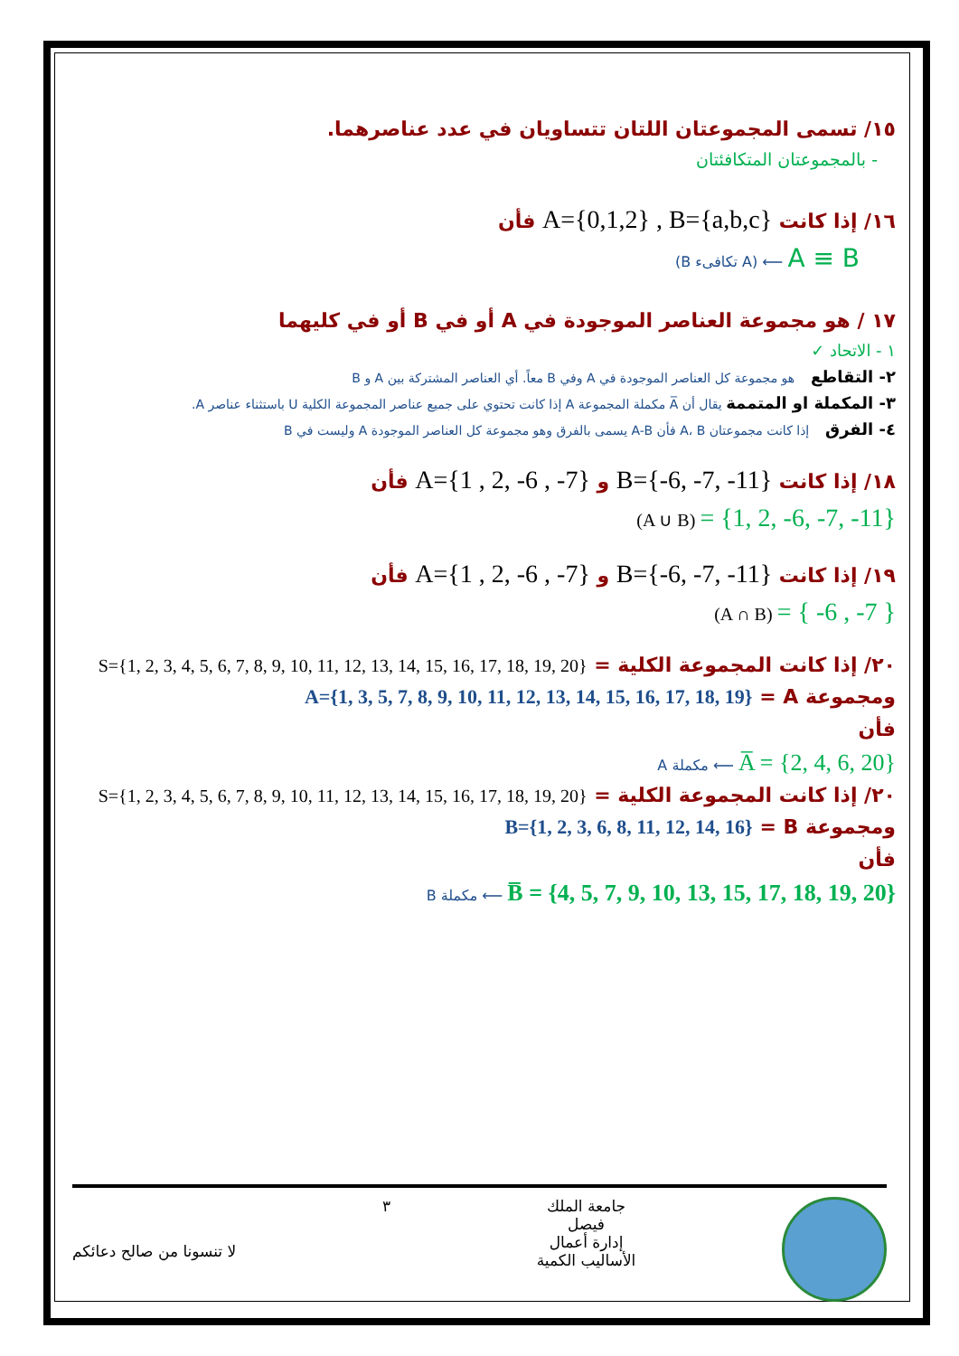١٥/ تسمى المجموعتان اللتان تتساويان في عدد عناصرهما.
- بالمجموعتان المتكافئتان
١٦/ إذا كانت A={0,1,2} , B={a,b,c} فأن
A ≡ B ⟵ (A تكافىء B)
١٧ / هو مجموعة العناصر الموجودة في A أو في B أو في كليهما
١ - الاتحاد ✓
٢- التقاطع هو مجموعة كل العناصر الموجودة في A وفي B معاً. أي العناصر المشتركة بين A و B
٣- المكملة او المتممة يقال أن A̅ مكملة المجموعة A إذا كانت تحتوي على جميع عناصر المجموعة الكلية U باستثناء عناصر A.
٤- الفرق إذا كانت مجموعتان A، B فأن A-B يسمى بالفرق وهو مجموعة كل العناصر الموجودة A وليست في B
١٨/ إذا كانت B={-6, -7, -11} و A={1 , 2, -6 , -7} فأن
= {1, 2, -6, -7, -11} (A ∪ B)
١٩/ إذا كانت B={-6, -7, -11} و A={1 , 2, -6 , -7} فأن
= { -6 , -7 } (A ∩ B)
٢٠/ إذا كانت المجموعة الكلية = S={1, 2, 3, 4, 5, 6, 7, 8, 9, 10, 11, 12, 13, 14, 15, 16, 17, 18, 19, 20}
ومجموعة A = A={1, 3, 5, 7, 8, 9, 10, 11, 12, 13, 14, 15, 16, 17, 18, 19}
فأن
A̅ = {2, 4, 6, 20} ⟵ مكملة A
٢٠/ إذا كانت المجموعة الكلية = S={1, 2, 3, 4, 5, 6, 7, 8, 9, 10, 11, 12, 13, 14, 15, 16, 17, 18, 19, 20}
ومجموعة B = B={1, 2, 3, 6, 8, 11, 12, 14, 16}
فأن
B̅ = {4, 5, 7, 9, 10, 13, 15, 17, 18, 19, 20} ⟵ مكملة B
جامعة الملك
فيصل
إدارة أعمال
الأساليب الكمية
٣
لا تنسونا من صالح دعائكم